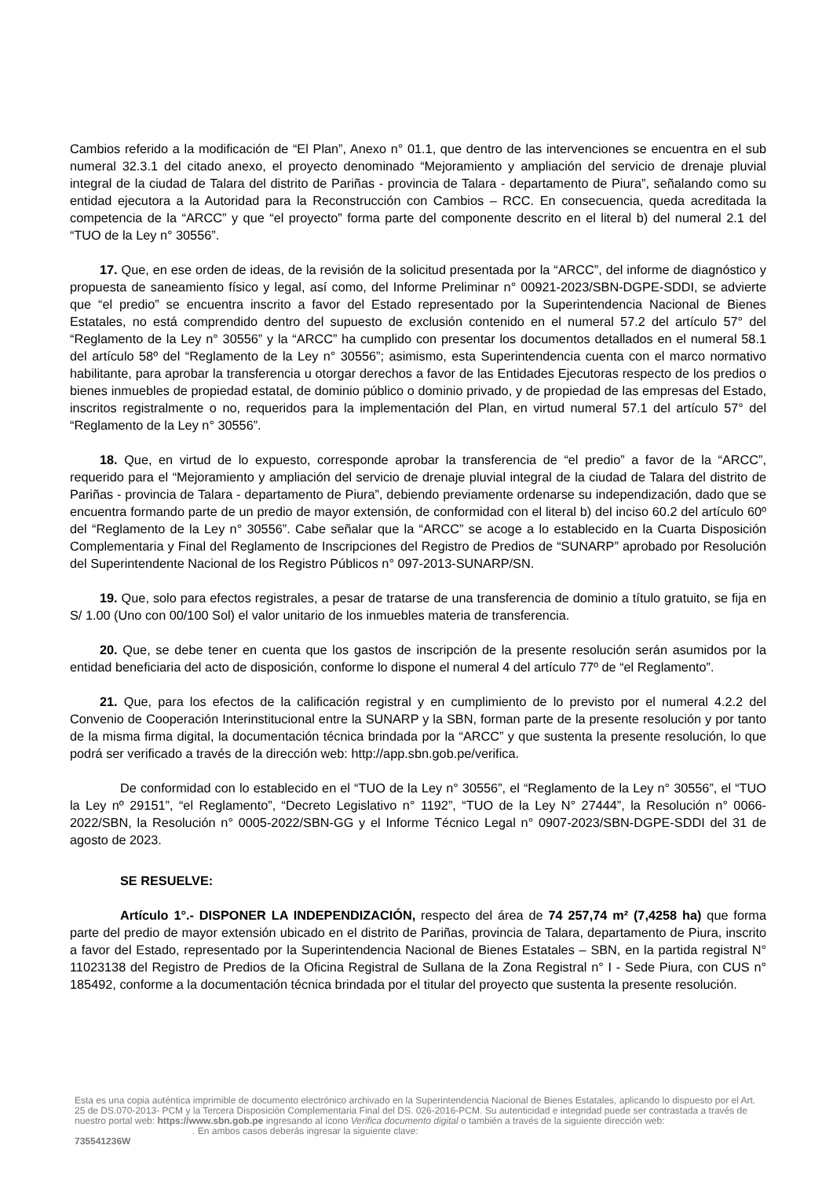Cambios referido a la modificación de “El Plan”, Anexo n° 01.1, que dentro de las intervenciones se encuentra en el sub numeral 32.3.1 del citado anexo, el proyecto denominado “Mejoramiento y ampliación del servicio de drenaje pluvial integral de la ciudad de Talara del distrito de Pariñas - provincia de Talara - departamento de Piura”, señalando como su entidad ejecutora a la Autoridad para la Reconstrucción con Cambios – RCC. En consecuencia, queda acreditada la competencia de la “ARCC” y que “el proyecto” forma parte del componente descrito en el literal b) del numeral 2.1 del “TUO de la Ley n° 30556”.
17. Que, en ese orden de ideas, de la revisión de la solicitud presentada por la “ARCC”, del informe de diagnóstico y propuesta de saneamiento físico y legal, así como, del Informe Preliminar n° 00921-2023/SBN-DGPE-SDDI, se advierte que “el predio” se encuentra inscrito a favor del Estado representado por la Superintendencia Nacional de Bienes Estatales, no está comprendido dentro del supuesto de exclusión contenido en el numeral 57.2 del artículo 57° del “Reglamento de la Ley n° 30556” y la “ARCC” ha cumplido con presentar los documentos detallados en el numeral 58.1 del artículo 58º del “Reglamento de la Ley n° 30556”; asimismo, esta Superintendencia cuenta con el marco normativo habilitante, para aprobar la transferencia u otorgar derechos a favor de las Entidades Ejecutoras respecto de los predios o bienes inmuebles de propiedad estatal, de dominio público o dominio privado, y de propiedad de las empresas del Estado, inscritos registralmente o no, requeridos para la implementación del Plan, en virtud numeral 57.1 del artículo 57° del “Reglamento de la Ley n° 30556”.
18. Que, en virtud de lo expuesto, corresponde aprobar la transferencia de “el predio” a favor de la “ARCC”, requerido para el “Mejoramiento y ampliación del servicio de drenaje pluvial integral de la ciudad de Talara del distrito de Pariñas - provincia de Talara - departamento de Piura”, debiendo previamente ordenarse su independización, dado que se encuentra formando parte de un predio de mayor extensión, de conformidad con el literal b) del inciso 60.2 del artículo 60º del “Reglamento de la Ley n° 30556”. Cabe señalar que la “ARCC” se acoge a lo establecido en la Cuarta Disposición Complementaria y Final del Reglamento de Inscripciones del Registro de Predios de “SUNARP” aprobado por Resolución del Superintendente Nacional de los Registro Públicos n° 097-2013-SUNARP/SN.
19. Que, solo para efectos registrales, a pesar de tratarse de una transferencia de dominio a título gratuito, se fija en S/ 1.00 (Uno con 00/100 Sol) el valor unitario de los inmuebles materia de transferencia.
20. Que, se debe tener en cuenta que los gastos de inscripción de la presente resolución serán asumidos por la entidad beneficiaria del acto de disposición, conforme lo dispone el numeral 4 del artículo 77º de “el Reglamento”.
21. Que, para los efectos de la calificación registral y en cumplimiento de lo previsto por el numeral 4.2.2 del Convenio de Cooperación Interinstitucional entre la SUNARP y la SBN, forman parte de la presente resolución y por tanto de la misma firma digital, la documentación técnica brindada por la “ARCC” y que sustenta la presente resolución, lo que podrá ser verificado a través de la dirección web: http://app.sbn.gob.pe/verifica.
De conformidad con lo establecido en el “TUO de la Ley n° 30556”, el “Reglamento de la Ley n° 30556”, el “TUO la Ley nº 29151”, “el Reglamento”, “Decreto Legislativo n° 1192”, “TUO de la Ley N° 27444”, la Resolución n° 0066-2022/SBN, la Resolución n° 0005-2022/SBN-GG y el Informe Técnico Legal n° 0907-2023/SBN-DGPE-SDDI del 31 de agosto de 2023.
SE RESUELVE:
Artículo 1°.- DISPONER LA INDEPENDIZACIÓN, respecto del área de 74 257,74 m² (7,4258 ha) que forma parte del predio de mayor extensión ubicado en el distrito de Pariñas, provincia de Talara, departamento de Piura, inscrito a favor del Estado, representado por la Superintendencia Nacional de Bienes Estatales – SBN, en la partida registral N° 11023138 del Registro de Predios de la Oficina Registral de Sullana de la Zona Registral n° I - Sede Piura, con CUS n° 185492, conforme a la documentación técnica brindada por el titular del proyecto que sustenta la presente resolución.
Esta es una copia auténtica imprimible de documento electrónico archivado en la Superintendencia Nacional de Bienes Estatales, aplicando lo dispuesto por el Art. 25 de DS.070-2013- PCM y la Tercera Disposición Complementaria Final del DS. 026-2016-PCM. Su autenticidad e integridad puede ser contrastada a través de nuestro portal web: https://www.sbn.gob.pe ingresando al ícono Verifica documento digital o también a través de la siguiente dirección web: . En ambos casos deberás ingresar la siguiente clave:
735541236W